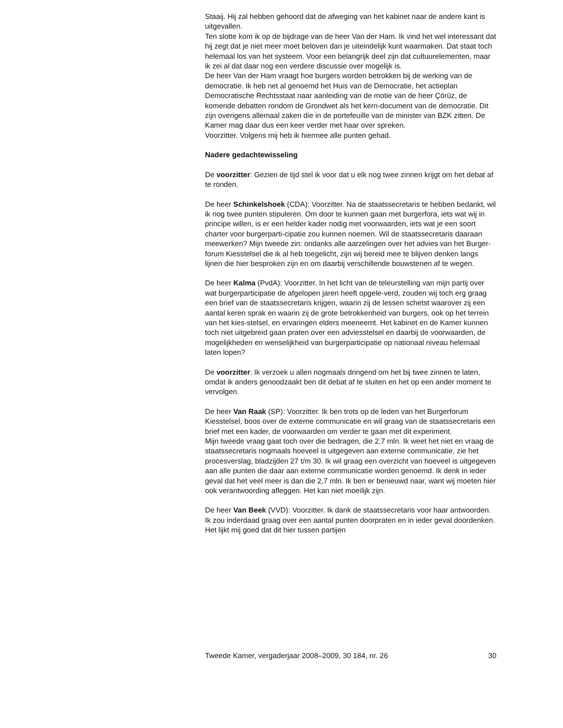Staaij. Hij zal hebben gehoord dat de afweging van het kabinet naar de andere kant is uitgevallen.
Ten slotte kom ik op de bijdrage van de heer Van der Ham. Ik vind het wel interessant dat hij zegt dat je niet meer moet beloven dan je uiteindelijk kunt waarmaken. Dat staat toch helemaal los van het systeem. Voor een belangrijk deel zijn dat cultuurelementen, maar ik zei al dat daar nog een verdere discussie over mogelijk is.
De heer Van der Ham vraagt hoe burgers worden betrokken bij de werking van de democratie. Ik heb net al genoemd het Huis van de Democratie, het actieplan Democratische Rechtsstaat naar aanleiding van de motie van de heer Çörüz, de komende debatten rondom de Grondwet als het kern-document van de democratie. Dit zijn overigens allemaal zaken die in de portefeuille van de minister van BZK zitten. De Kamer mag daar dus een keer verder met haar over spreken.
Voorzitter. Volgens mij heb ik hiermee alle punten gehad.
Nadere gedachtewisseling
De voorzitter: Gezien de tijd stel ik voor dat u elk nog twee zinnen krijgt om het debat af te ronden.
De heer Schinkelshoek (CDA): Voorzitter. Na de staatssecretaris te hebben bedankt, wil ik nog twee punten stipuleren. Om door te kunnen gaan met burgerfora, iets wat wij in principe willen, is er een helder kader nodig met voorwaarden, iets wat je een soort charter voor burgerparti-cipatie zou kunnen noemen. Wil de staatssecretaris daaraan meewerken? Mijn tweede zin: ondanks alle aarzelingen over het advies van het Burger-forum Kiesstelsel die ik al heb toegelicht, zijn wij bereid mee te blijven denken langs lijnen die hier besproken zijn en om daarbij verschillende bouwstenen af te wegen.
De heer Kalma (PvdA): Voorzitter. In het licht van de teleurstelling van mijn partij over wat burgerparticipatie de afgelopen jaren heeft opgele-verd, zouden wij toch erg graag een brief van de staatssecretaris krijgen, waarin zij de lessen schetst waarover zij een aantal keren sprak en waarin zij de grote betrokkenheid van burgers, ook op het terrein van het kies-stelsel, en ervaringen elders meeneemt. Het kabinet en de Kamer kunnen toch niet uitgebreid gaan praten over een adviesstelsel en daarbij de voorwaarden, de mogelijkheden en wenselijkheid van burgerparticipatie op nationaal niveau helemaal laten lopen?
De voorzitter: Ik verzoek u allen nogmaals dringend om het bij twee zinnen te laten, omdat ik anders genoodzaakt ben dit debat af te sluiten en het op een ander moment te vervolgen.
De heer Van Raak (SP): Voorzitter. Ik ben trots op de leden van het Burgerforum Kiesstelsel, boos over de externe communicatie en wil graag van de staatssecretaris een brief met een kader, de voorwaarden om verder te gaan met dit experiment.
Mijn tweede vraag gaat toch over die bedragen, die 2,7 mln. Ik weet het niet en vraag de staatssecretaris nogmaals hoeveel is uitgegeven aan externe communicatie, zie het procesverslag, bladzijden 27 t/m 30. Ik wil graag een overzicht van hoeveel is uitgegeven aan alle punten die daar aan externe communicatie worden genoemd. Ik denk in ieder geval dat het veel meer is dan die 2,7 mln. Ik ben er benieuwd naar, want wij moeten hier ook verantwoording afleggen. Het kan niet moeilijk zijn.
De heer Van Beek (VVD): Voorzitter. Ik dank de staatssecretaris voor haar antwoorden. Ik zou inderdaad graag over een aantal punten doorpraten en in ieder geval doordenken. Het lijkt mij goed dat dit hier tussen partijen
Tweede Kamer, vergaderjaar 2008–2009, 30 184, nr. 26 30